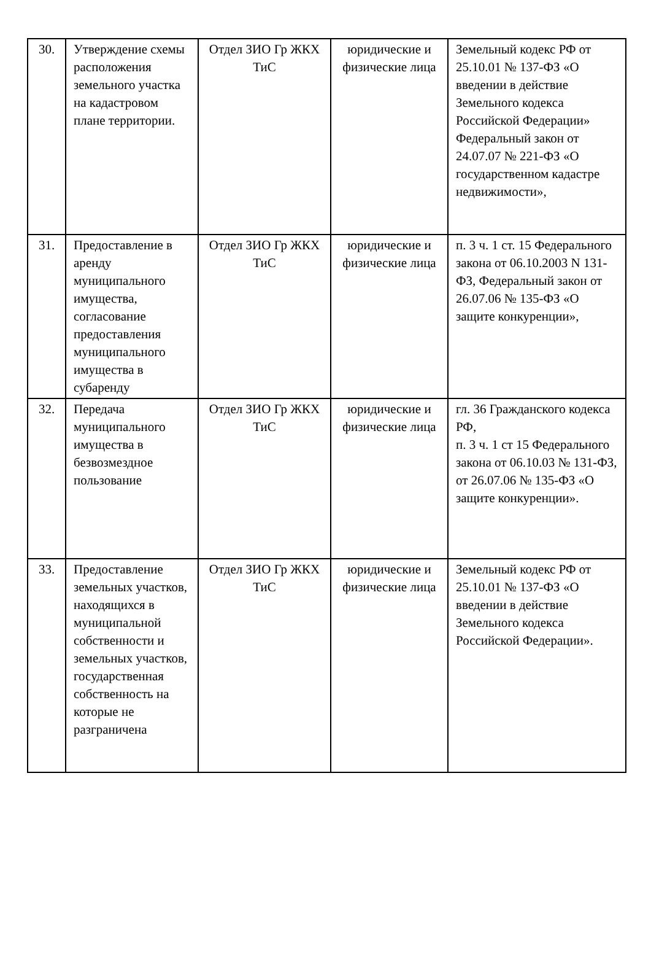| 30. | Утверждение схемы расположения земельного участка на кадастровом плане территории. | Отдел ЗИО Гр ЖКХ ТиС | юридические и физические лица | Земельный кодекс РФ от 25.10.01 № 137-ФЗ «О введении в действие Земельного кодекса Российской Федерации» Федеральный закон от 24.07.07 № 221-ФЗ «О государственном кадастре недвижимости», |
| 31. | Предоставление в аренду муниципального имущества, согласование предоставления муниципального имущества в субаренду | Отдел ЗИО Гр ЖКХ ТиС | юридические и физические лица | п. 3 ч. 1 ст. 15 Федерального закона от 06.10.2003 N 131-ФЗ, Федеральный закон от 26.07.06 № 135-ФЗ «О защите конкуренции», |
| 32. | Передача муниципального имущества в безвозмездное пользование | Отдел ЗИО Гр ЖКХ ТиС | юридические и физические лица | гл. 36 Гражданского кодекса РФ, п. 3 ч. 1 ст 15 Федерального закона от 06.10.03 № 131-ФЗ, от 26.07.06 № 135-ФЗ «О защите конкуренции». |
| 33. | Предоставление земельных участков, находящихся в муниципальной собственности и земельных участков, государственная собственность на которые не разграничена | Отдел ЗИО Гр ЖКХ ТиС | юридические и физические лица | Земельный кодекс РФ от 25.10.01 № 137-ФЗ «О введении в действие Земельного кодекса Российской Федерации». |